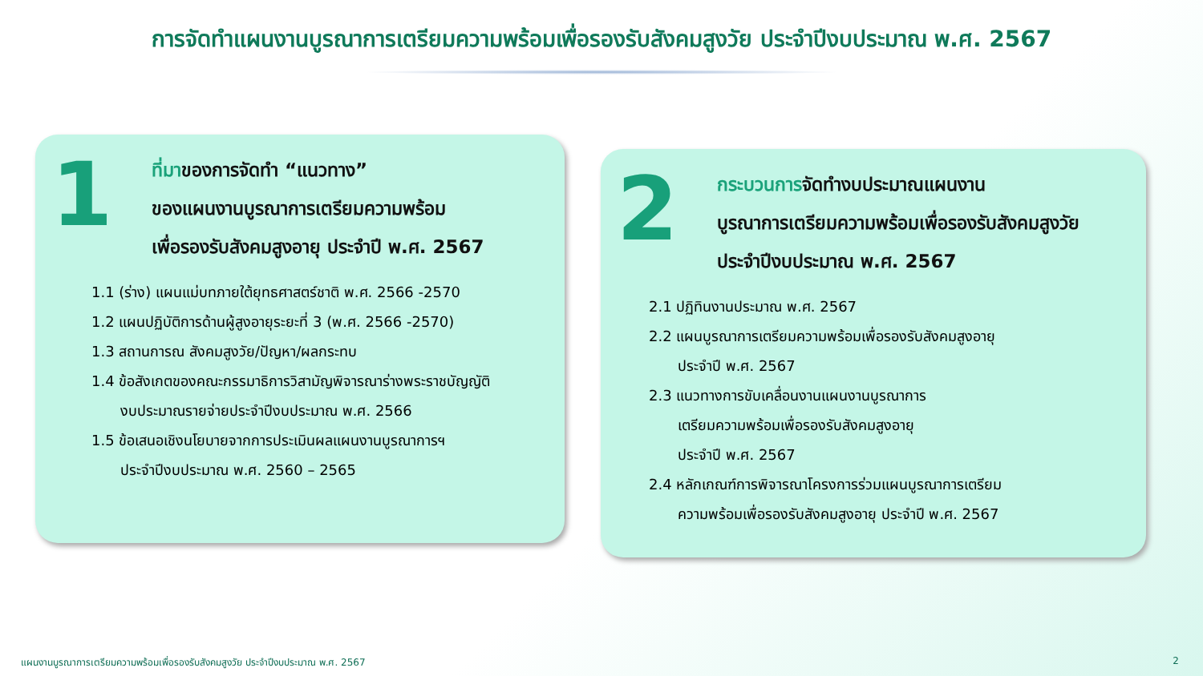การจัดทำแผนงานบูรณาการเตรียมความพร้อมเพื่อรองรับสังคมสูงวัย ประจำปีงบประมาณ พ.ศ. 2567
1
ที่มาของการจัดทำ “แนวทาง”
ของแผนงานบูรณาการเตรียมความพร้อม
เพื่อรองรับสังคมสูงอายุ ประจำปี พ.ศ. 2567
1.1 (ร่าง) แผนแม่บทภายใต้ยุทธศาสตร์ชาติ พ.ศ. 2566 -2570
1.2 แผนปฏิบัติการด้านผู้สูงอายุระยะที่ 3 (พ.ศ. 2566 -2570)
1.3 สถานการณ สังคมสูงวัย/ปัญหา/ผลกระทบ
1.4 ข้อสังเกตของคณะกรรมาธิการวิสามัญพิจารณาร่างพระราชบัญญัติ
งบประมาณรายจ่ายประจำปีงบประมาณ พ.ศ. 2566
1.5 ข้อเสนอเชิงนโยบายจากการประเมินผลแผนงานบูรณาการฯ
ประจำปีงบประมาณ พ.ศ. 2560 – 2565
2
กระบวนการจัดทำงบประมาณแผนงาน
บูรณาการเตรียมความพร้อมเพื่อรองรับสังคมสูงวัย
ประจำปีงบประมาณ พ.ศ. 2567
2.1 ปฏิทินงานประมาณ พ.ศ. 2567
2.2 แผนบูรณาการเตรียมความพร้อมเพื่อรองรับสังคมสูงอายุ
ประจำปี พ.ศ. 2567
2.3 แนวทางการขับเคลื่อนงานแผนงานบูรณาการ
เตรียมความพร้อมเพื่อรองรับสังคมสูงอายุ
ประจำปี พ.ศ. 2567
2.4 หลักเกณฑ์การพิจารณาโครงการร่วมแผนบูรณาการเตรียม
ความพร้อมเพื่อรองรับสังคมสูงอายุ ประจำปี พ.ศ. 2567
แผนงานบูรณาการเตรียมความพร้อมเพื่อรองรับสังคมสูงวัย ประจำปีงบประมาณ พ.ศ. 2567 2